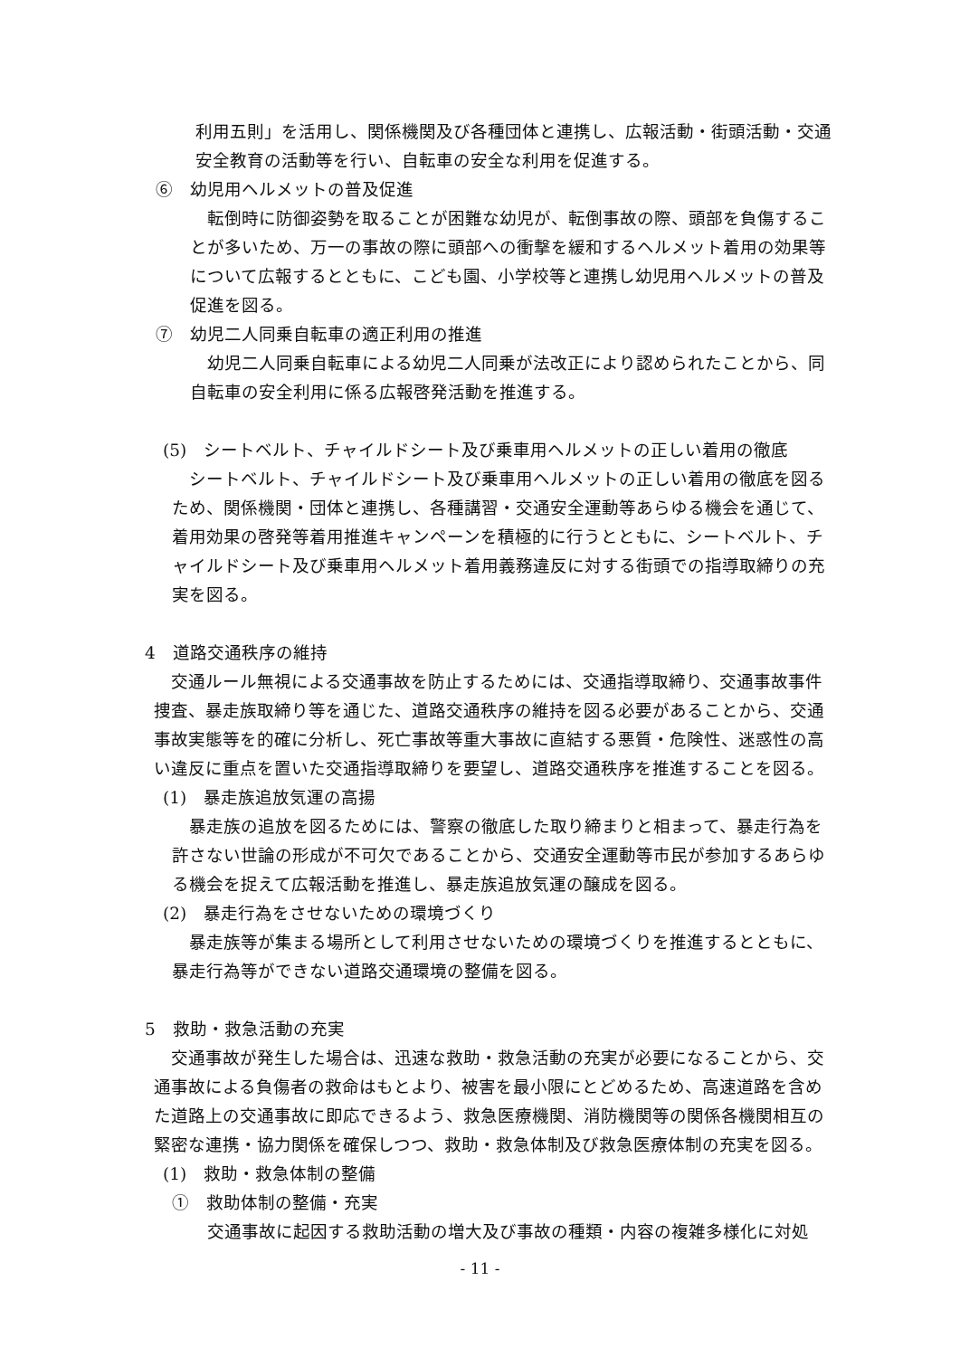利用五則」を活用し、関係機関及び各種団体と連携し、広報活動・街頭活動・交通安全教育の活動等を行い、自転車の安全な利用を促進する。
⑥　幼児用ヘルメットの普及促進
　転倒時に防御姿勢を取ることが困難な幼児が、転倒事故の際、頭部を負傷することが多いため、万一の事故の際に頭部への衝撃を緩和するヘルメット着用の効果等について広報するとともに、こども園、小学校等と連携し幼児用ヘルメットの普及促進を図る。
⑦　幼児二人同乗自転車の適正利用の推進
　幼児二人同乗自転車による幼児二人同乗が法改正により認められたことから、同自転車の安全利用に係る広報啓発活動を推進する。
(5)　シートベルト、チャイルドシート及び乗車用ヘルメットの正しい着用の徹底
　シートベルト、チャイルドシート及び乗車用ヘルメットの正しい着用の徹底を図るため、関係機関・団体と連携し、各種講習・交通安全運動等あらゆる機会を通じて、着用効果の啓発等着用推進キャンペーンを積極的に行うとともに、シートベルト、チャイルドシート及び乗車用ヘルメット着用義務違反に対する街頭での指導取締りの充実を図る。
4　道路交通秩序の維持
　交通ルール無視による交通事故を防止するためには、交通指導取締り、交通事故事件捜査、暴走族取締り等を通じた、道路交通秩序の維持を図る必要があることから、交通事故実態等を的確に分析し、死亡事故等重大事故に直結する悪質・危険性、迷惑性の高い違反に重点を置いた交通指導取締りを要望し、道路交通秩序を推進することを図る。
(1)　暴走族追放気運の高揚
　暴走族の追放を図るためには、警察の徹底した取り締まりと相まって、暴走行為を許さない世論の形成が不可欠であることから、交通安全運動等市民が参加するあらゆる機会を捉えて広報活動を推進し、暴走族追放気運の醸成を図る。
(2)　暴走行為をさせないための環境づくり
　暴走族等が集まる場所として利用させないための環境づくりを推進するとともに、暴走行為等ができない道路交通環境の整備を図る。
5　救助・救急活動の充実
　交通事故が発生した場合は、迅速な救助・救急活動の充実が必要になることから、交通事故による負傷者の救命はもとより、被害を最小限にとどめるため、高速道路を含めた道路上の交通事故に即応できるよう、救急医療機関、消防機関等の関係各機関相互の緊密な連携・協力関係を確保しつつ、救助・救急体制及び救急医療体制の充実を図る。
(1)　救助・救急体制の整備
①　救助体制の整備・充実
　交通事故に起因する救助活動の増大及び事故の種類・内容の複雑多様化に対処
- 11 -